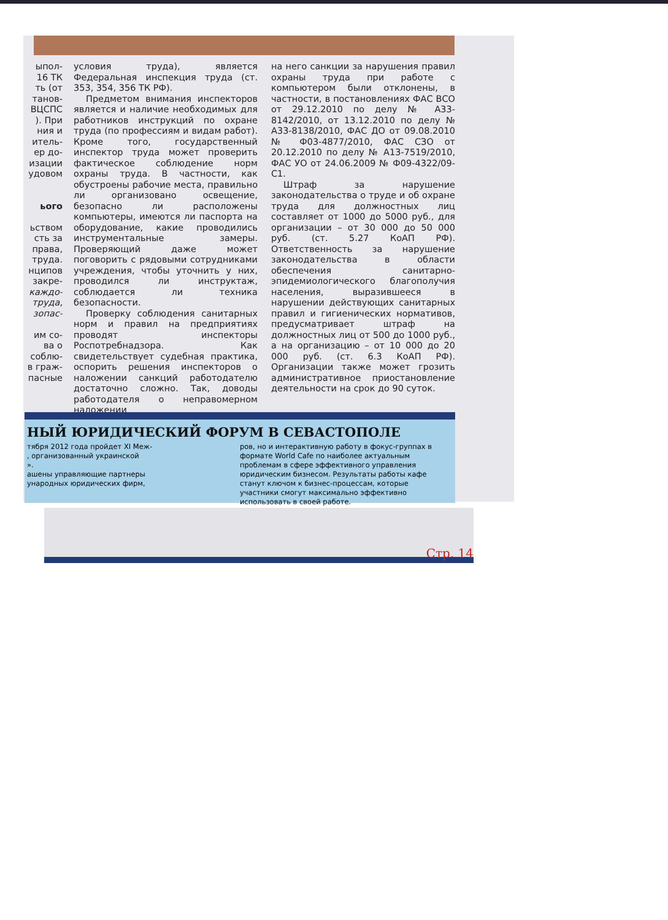ыпол-
16 ТК
ть (от
танов-
ВЦСПС
). При
ния и
итель-
ер до-
изации
удовом
ього
ьством
сть за
права,
труда.
нципов
закре-
каждо-
труда,
зопас-
им со-
ва о
соблю-
в граж-
пасные
условия труда), является Федеральная инспекция труда (ст. 353, 354, 356 ТК РФ).
Предметом внимания инспекторов является и наличие необходимых для работников инструкций по охране труда (по профессиям и видам работ). Кроме того, государственный инспектор труда может проверить фактическое соблюдение норм охраны труда. В частности, как обустроены рабочие места, правильно ли организовано освещение, безопасно ли расположены компьютеры, имеются ли паспорта на оборудование, какие проводились инструментальные замеры. Проверяющий даже может поговорить с рядовыми сотрудниками учреждения, чтобы уточнить у них, проводился ли инструктаж, соблюдается ли техника безопасности.
Проверку соблюдения санитарных норм и правил на предприятиях проводят инспекторы Роспотребнадзора. Как свидетельствует судебная практика, оспорить решения инспекторов о наложении санкций работодателю достаточно сложно. Так, доводы работодателя о неправомерном наложении
на него санкции за нарушения правил охраны труда при работе с компьютером были отклонены, в частности, в постановлениях ФАС ВСО от 29.12.2010 по делу № А33-8142/2010, от 13.12.2010 по делу № А33-8138/2010, ФАС ДО от 09.08.2010 № Ф03-4877/2010, ФАС СЗО от 20.12.2010 по делу № А13-7519/2010, ФАС УО от 24.06.2009 № Ф09-4322/09-С1.
Штраф за нарушение законодательства о труде и об охране труда для должностных лиц составляет от 1000 до 5000 руб., для организации – от 30 000 до 50 000 руб. (ст. 5.27 КоАП РФ). Ответственность за нарушение законодательства в области обеспечения санитарно-эпидемиологического благополучия населения, выразившееся в нарушении действующих санитарных правил и гигиенических нормативов, предусматривает штраф на должностных лиц от 500 до 1000 руб., а на организацию – от 10 000 до 20 000 руб. (ст. 6.3 КоАП РФ). Организации также может грозить административное приостановление деятельности на срок до 90 суток.
НЫЙ ЮРИДИЧЕСКИЙ ФОРУМ В СЕВАСТОПОЛЕ
тября 2012 года пройдет XI Меж-
, организованный украинской
».
ашены управляющие партнеры
ународных юридических фирм,
ров, но и интерактивную работу в фокус-группах в формате World Cafe по наиболее актуальным проблемам в сфере эффективного управления юридическим бизнесом. Результаты работы кафе станут ключом к бизнес-процессам, которые участники смогут максимально эффективно использовать в своей работе.
Стр. 14